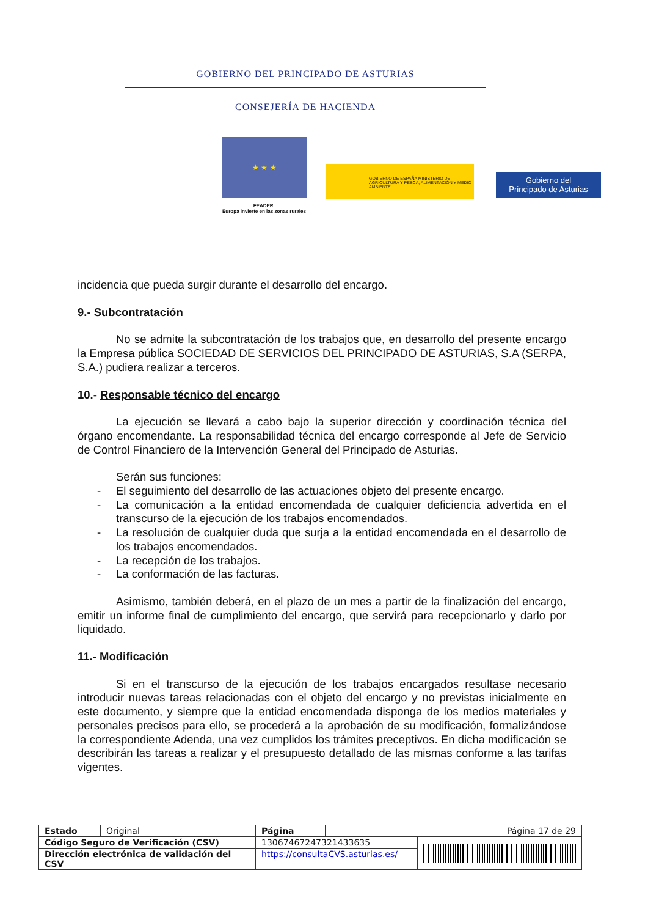GOBIERNO DEL PRINCIPADO DE ASTURIAS
CONSEJERÍA DE HACIENDA
★ ★ ★
FEADER:
Europa invierte en las zonas rurales
GOBIERNO DE ESPAÑA MINISTERIO DE AGRICULTURA Y PESCA, ALIMENTACIÓN Y MEDIO AMBIENTE
Gobierno del
Principado de Asturias
incidencia que pueda surgir durante el desarrollo del encargo.
9.- Subcontratación
No se admite la subcontratación de los trabajos que, en desarrollo del presente encargo la Empresa pública SOCIEDAD DE SERVICIOS DEL PRINCIPADO DE ASTURIAS, S.A (SERPA, S.A.) pudiera realizar a terceros.
10.- Responsable técnico del encargo
La ejecución se llevará a cabo bajo la superior dirección y coordinación técnica del órgano encomendante. La responsabilidad técnica del encargo corresponde al Jefe de Servicio de Control Financiero de la Intervención General del Principado de Asturias.
Serán sus funciones:
- El seguimiento del desarrollo de las actuaciones objeto del presente encargo.
- La comunicación a la entidad encomendada de cualquier deficiencia advertida en el transcurso de la ejecución de los trabajos encomendados.
- La resolución de cualquier duda que surja a la entidad encomendada en el desarrollo de los trabajos encomendados.
- La recepción de los trabajos.
- La conformación de las facturas.
Asimismo, también deberá, en el plazo de un mes a partir de la finalización del encargo, emitir un informe final de cumplimiento del encargo, que servirá para recepcionarlo y darlo por liquidado.
11.- Modificación
Si en el transcurso de la ejecución de los trabajos encargados resultase necesario introducir nuevas tareas relacionadas con el objeto del encargo y no previstas inicialmente en este documento, y siempre que la entidad encomendada disponga de los medios materiales y personales precisos para ello, se procederá a la aprobación de su modificación, formalizándose la correspondiente Adenda, una vez cumplidos los trámites preceptivos. En dicha modificación se describirán las tareas a realizar y el presupuesto detallado de las mismas conforme a las tarifas vigentes.
| Estado | Original | Página | Página 17 de 29 | |
| Código Seguro de Verificación (CSV) | | 13067467247321433635 | | |
| Dirección electrónica de validación del CSV | | https://consultaCVS.asturias.es/ | | |